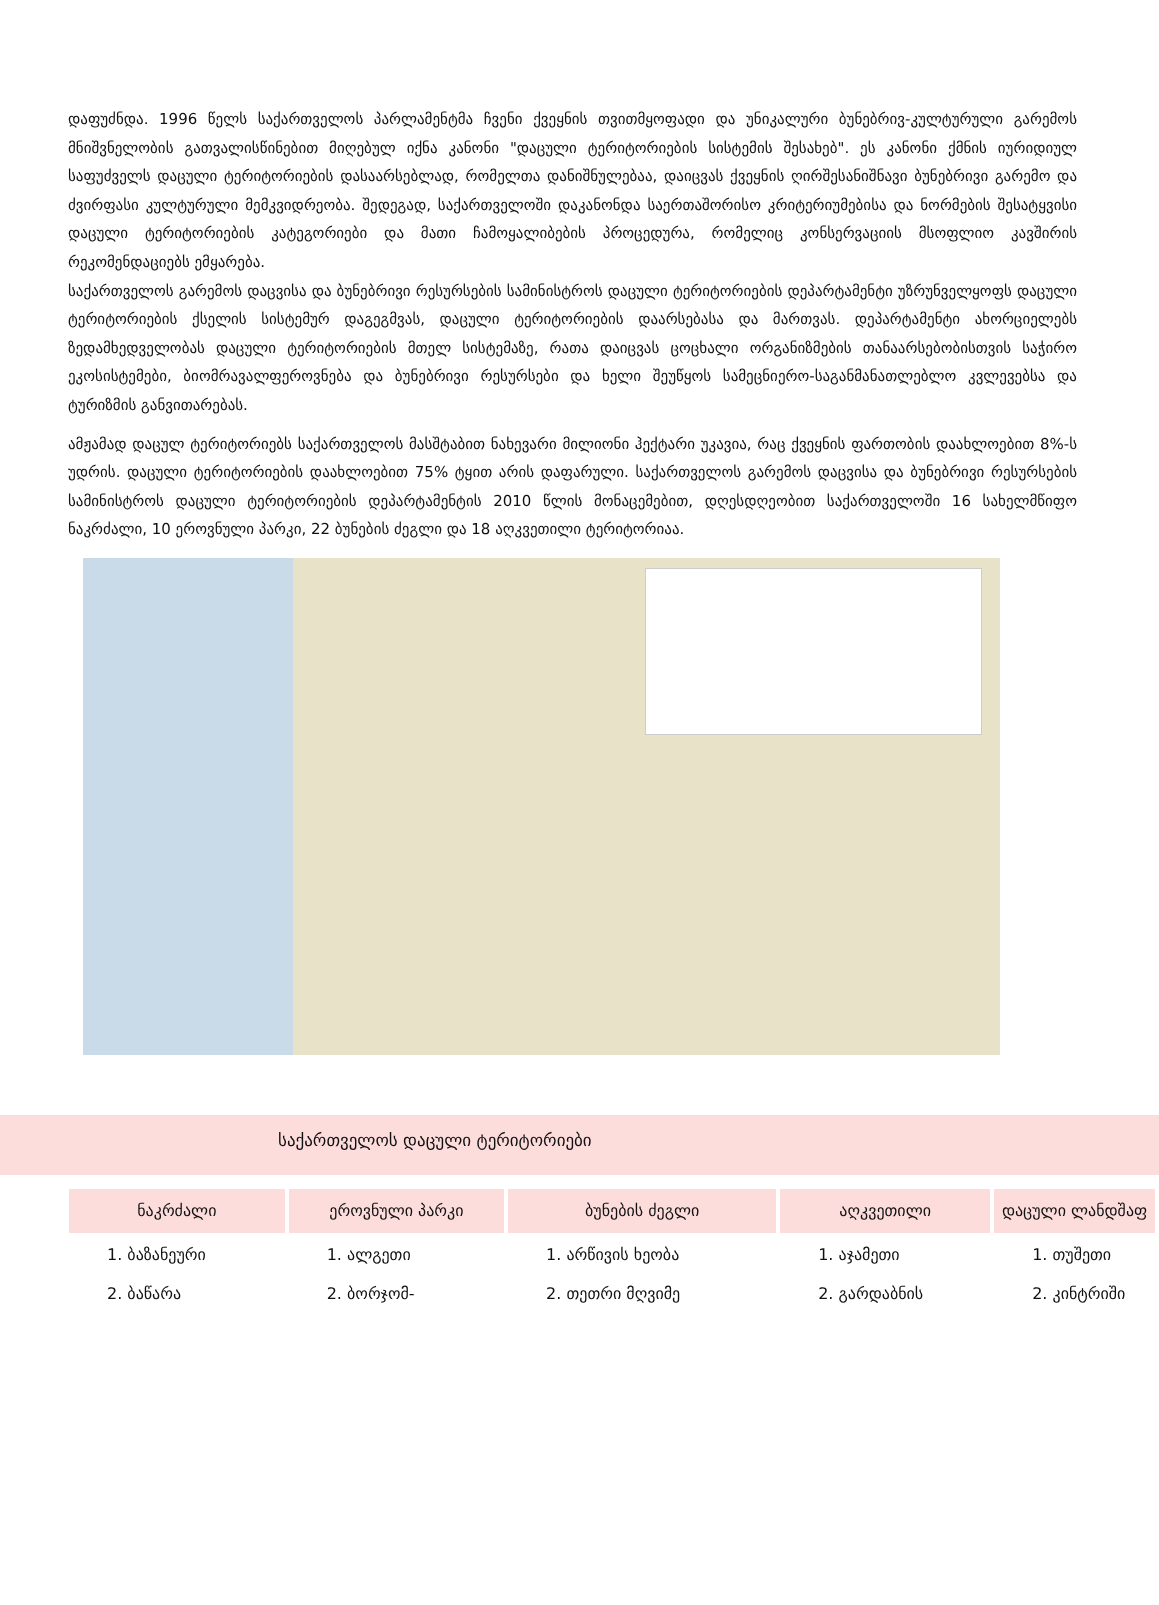დაფუძნდა. 1996 წელს საქართველოს პარლამენტმა ჩვენი ქვეყნის თვითმყოფადი და უნიკალური ბუნებრივ-კულტურული გარემოს მნიშვნელობის გათვალისწინებით მიღებულ იქნა კანონი "დაცული ტერიტორიების სისტემის შესახებ". ეს კანონი ქმნის იურიდიულ საფუძველს დაცული ტერიტორიების დასაარსებლად, რომელთა დანიშნულებაა, დაიცვას ქვეყნის ღირშესანიშნავი ბუნებრივი გარემო და ძვირფასი კულტურული მემკვიდრეობა. შედეგად, საქართველოში დაკანონდა საერთაშორისო კრიტერიუმებისა და ნორმების შესატყვისი დაცული ტერიტორიების კატეგორიები და მათი ჩამოყალიბების პროცედურა, რომელიც კონსერვაციის მსოფლიო კავშირის რეკომენდაციებს ემყარება.
საქართველოს გარემოს დაცვისა და ბუნებრივი რესურსების სამინისტროს დაცული ტერიტორიების დეპარტამენტი უზრუნველყოფს დაცული ტერიტორიების ქსელის სისტემურ დაგეგმვას, დაცული ტერიტორიების დაარსებასა და მართვას. დეპარტამენტი ახორციელებს ზედამხედველობას დაცული ტერიტორიების მთელ სისტემაზე, რათა დაიცვას ცოცხალი ორგანიზმების თანაარსებობისთვის საჭირო ეკოსისტემები, ბიომრავალფეროვნება და ბუნებრივი რესურსები და ხელი შეუწყოს სამეცნიერო-საგანმანათლებლო კვლევებსა და ტურიზმის განვითარებას.
ამჟამად დაცულ ტერიტორიებს საქართველოს მასშტაბით ნახევარი მილიონი ჰექტარი უკავია, რაც ქვეყნის ფართობის დაახლოებით 8%-ს უდრის. დაცული ტერიტორიების დაახლოებით 75% ტყით არის დაფარული. საქართველოს გარემოს დაცვისა და ბუნებრივი რესურსების სამინისტროს დაცული ტერიტორიების დეპარტამენტის 2010 წლის მონაცემებით, დღესდღეობით საქართველოში 16 სახელმწიფო ნაკრძალი, 10 ეროვნული პარკი, 22 ბუნების ძეგლი და 18 აღკვეთილი ტერიტორიაა.
საქართველოს დაცული ტერიტორიები
| ნაკრძალი | ეროვნული პარკი | ბუნების ძეგლი | აღკვეთილი | დაცული ლანდშაფ |
| --- | --- | --- | --- | --- |
| 1. ბაზანეური | 1. ალგეთი | 1. არწივის ხეობა | 1. აჯამეთი | 1. თუშეთი |
| 2. ბაწარა | 2. ბორჯომ- | 2. თეთრი მღვიმე | 2. გარდაბნის | 2. კინტრიში |